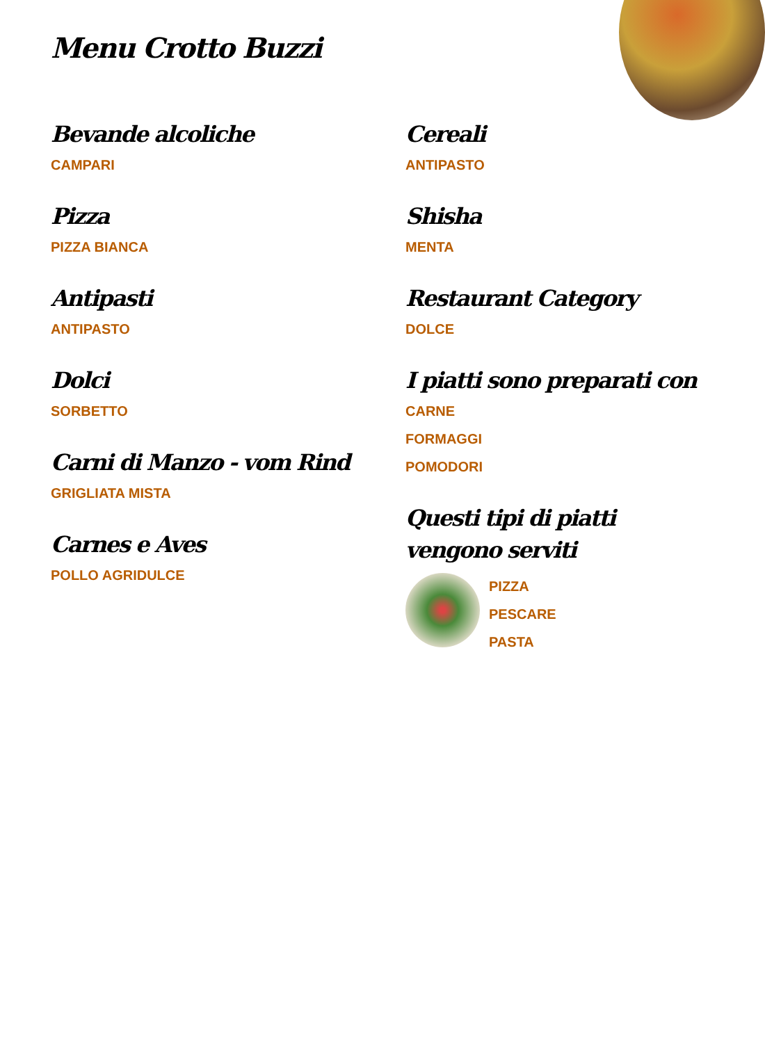Menu Crotto Buzzi
Bevande alcoliche
CAMPARI
Pizza
PIZZA BIANCA
Antipasti
ANTIPASTO
Dolci
SORBETTO
Carni di Manzo - vom Rind
GRIGLIATA MISTA
Carnes e Aves
POLLO AGRIDULCE
Cereali
ANTIPASTO
Shisha
MENTA
Restaurant Category
DOLCE
I piatti sono preparati con
CARNE
FORMAGGI
POMODORI
Questi tipi di piatti vengono serviti
PIZZA
PESCARE
PASTA